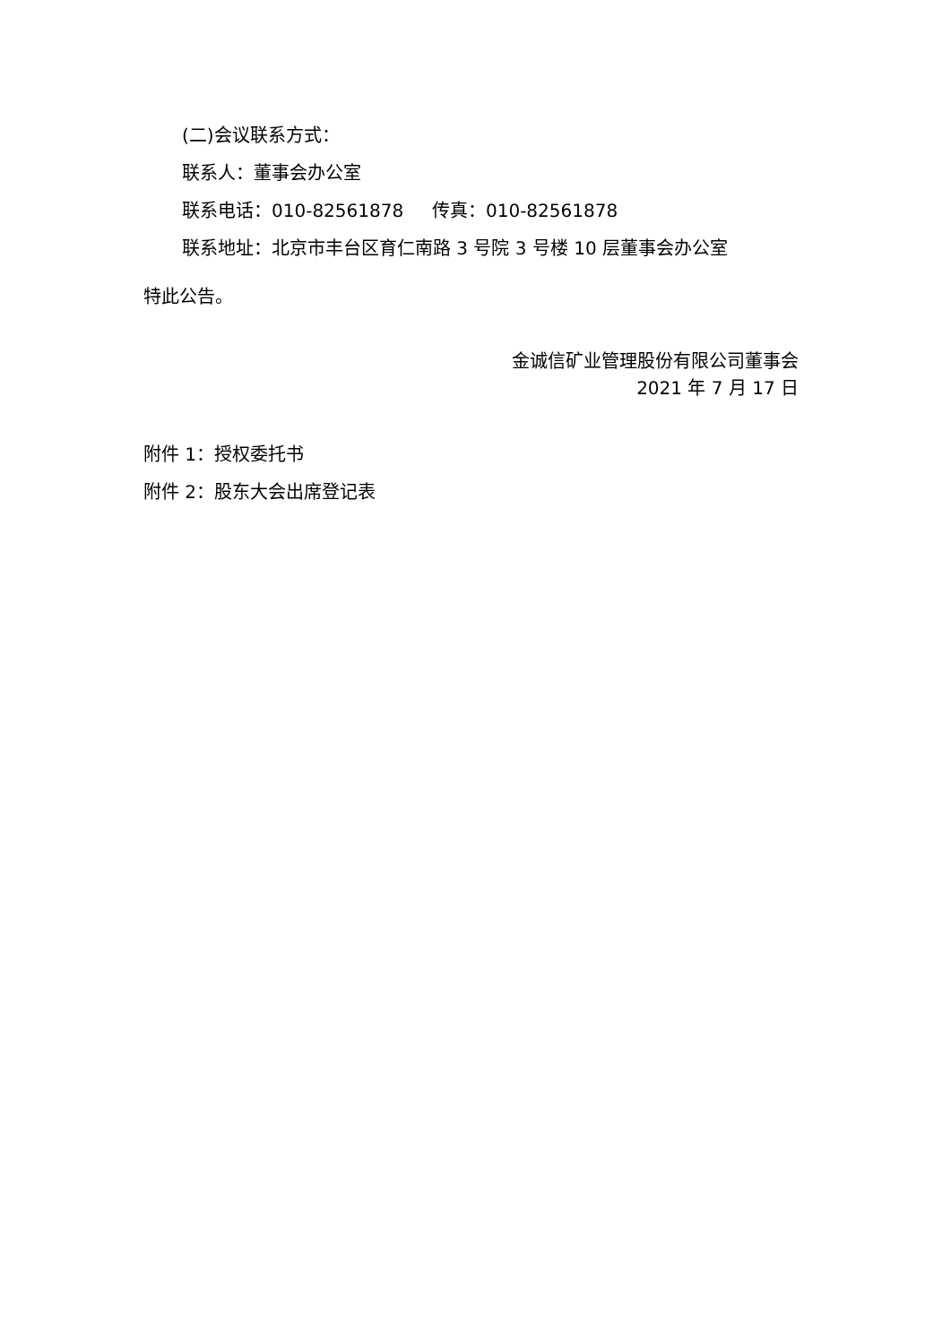(二)会议联系方式：
联系人：董事会办公室
联系电话：010-82561878 传真：010-82561878
联系地址：北京市丰台区育仁南路 3 号院 3 号楼 10 层董事会办公室
特此公告。
金诚信矿业管理股份有限公司董事会
2021 年 7 月 17 日
附件 1：授权委托书
附件 2：股东大会出席登记表